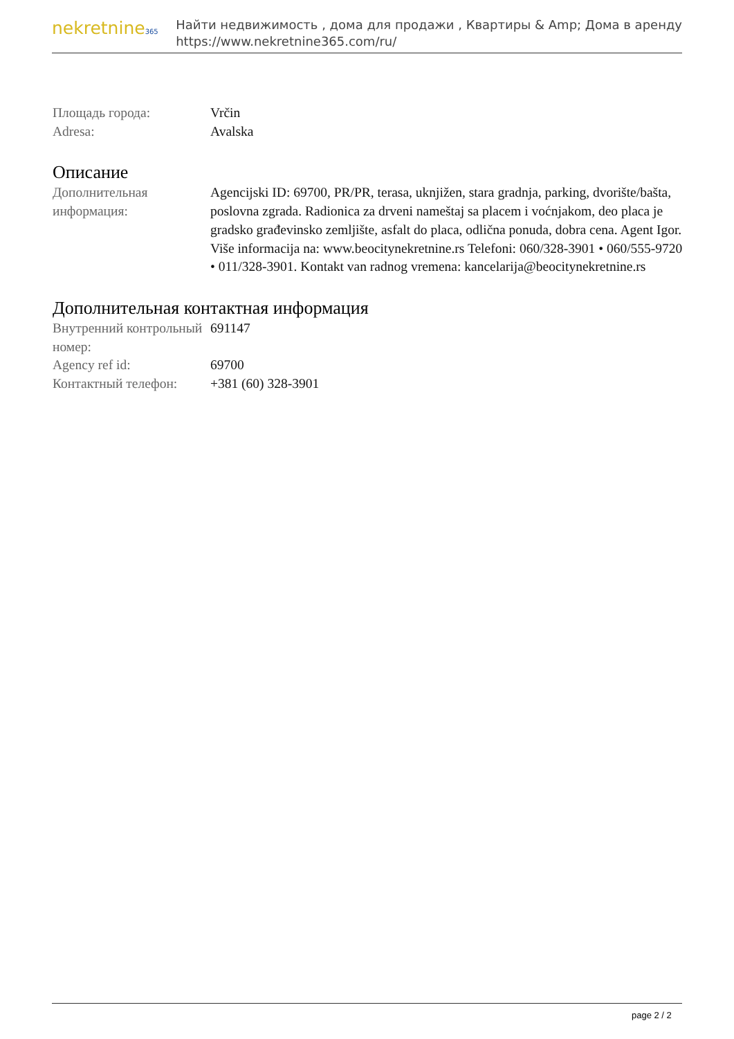nekretnine365
Найти недвижимость , дома для продажи , Квартиры & Amp; Дома в аренду
https://www.nekretnine365.com/ru/
Площадь города: Vrčin
Adresa: Avalska
Описание
Дополнительная информация:
Agencijski ID: 69700, PR/PR, terasa, uknjižen, stara gradnja, parking, dvorište/bašta, poslovna zgrada. Radionica za drveni nameštaj sa placem i voćnjakom, deo placa je gradsko građevinsko zemljište, asfalt do placa, odlična ponuda, dobra cena. Agent Igor. Više informacija na: www.beocitynekretnine.rs Telefoni: 060/328-3901 • 060/555-9720 • 011/328-3901. Kontakt van radnog vremena: kancelarija@beocitynekretnine.rs
Дополнительная контактная информация
Внутренний контрольный номер:
691147
Agency ref id: 69700
Контактный телефон: +381 (60) 328-3901
page 2 / 2